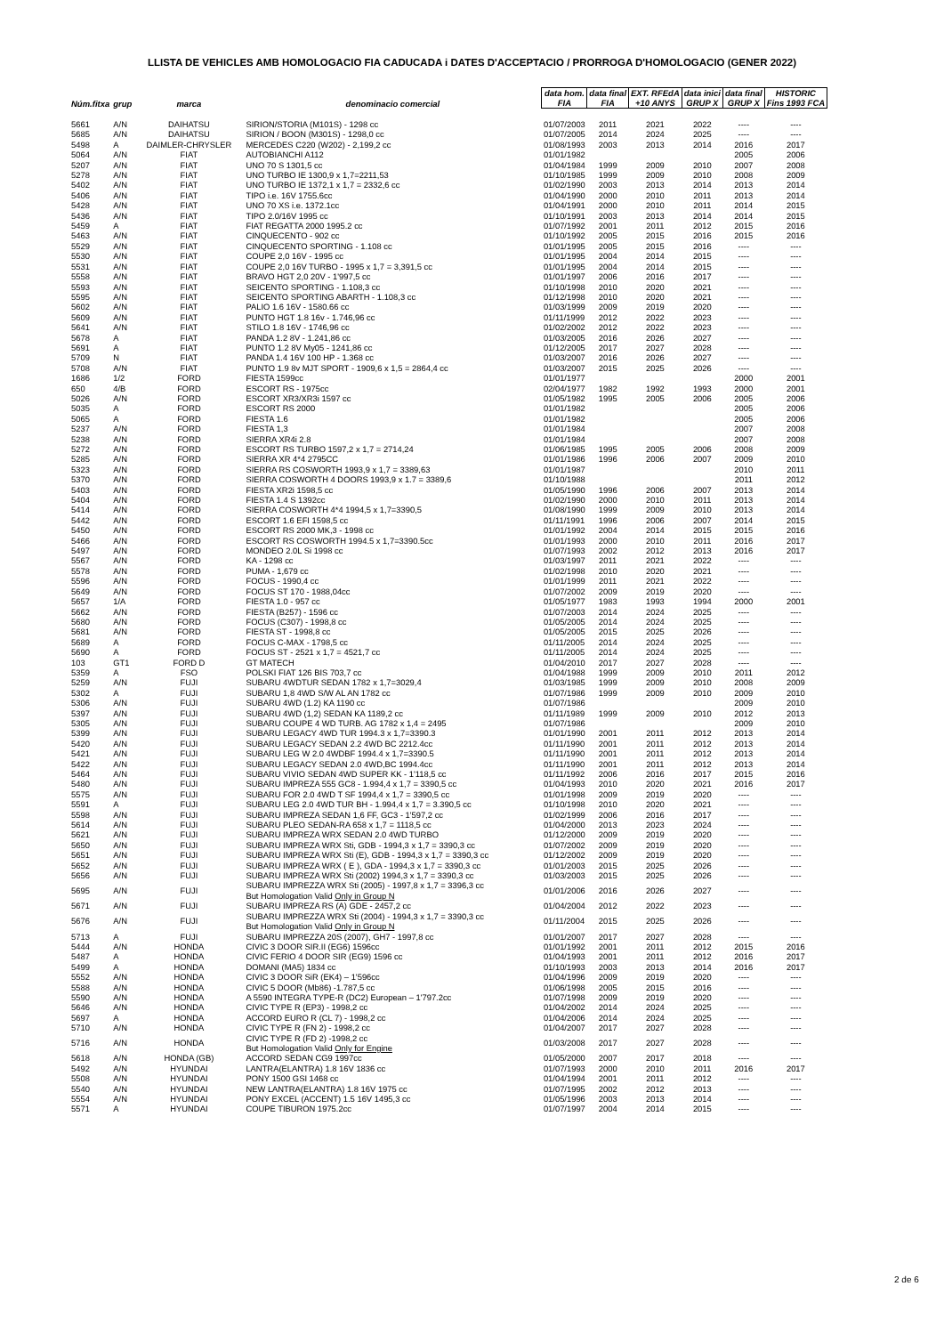LLISTA DE VEHICLES AMB HOMOLOGACIO FIA CADUCADA i DATES D'ACCEPTACIO / PRORROGA D'HOMOLOGACIO (GENER 2022)
| Núm.fitxa | grup | marca | denominacio comercial | data hom. FIA | data final FIA | EXT. RFEdA +10 ANYS | data inici GRUP X | data final GRUP X | HISTORIC Fins 1993 FCA |
| --- | --- | --- | --- | --- | --- | --- | --- | --- | --- |
| 5661 | A/N | DAIHATSU | SIRION/STORIA (M101S) - 1298 cc | 01/07/2003 | 2011 | 2021 | 2022 | ---- | ---- |
| 5685 | A/N | DAIHATSU | SIRION / BOON (M301S) - 1298,0 cc | 01/07/2005 | 2014 | 2024 | 2025 | ---- | ---- |
| 5498 | A | DAIMLER-CHRYSLER | MERCEDES C220 (W202) - 2,199,2 cc | 01/08/1993 | 2003 | 2013 | 2014 | 2016 | 2017 |
| 5064 | A/N | FIAT | AUTOBIANCHI A112 | 01/01/1982 | | | | 2005 | 2006 |
| 5207 | A/N | FIAT | UNO 70 S 1301,5 cc | 01/04/1984 | 1999 | 2009 | 2010 | 2007 | 2008 |
| 5278 | A/N | FIAT | UNO TURBO IE 1300,9 x 1,7=2211,53 | 01/10/1985 | 1999 | 2009 | 2010 | 2008 | 2009 |
| 5402 | A/N | FIAT | UNO TURBO IE 1372,1 x 1,7 = 2332,6 cc | 01/02/1990 | 2003 | 2013 | 2014 | 2013 | 2014 |
| 5406 | A/N | FIAT | TIPO i.e. 16V 1755.6cc | 01/04/1990 | 2000 | 2010 | 2011 | 2013 | 2014 |
| 5428 | A/N | FIAT | UNO 70 XS i.e. 1372.1cc | 01/04/1991 | 2000 | 2010 | 2011 | 2014 | 2015 |
| 5436 | A/N | FIAT | TIPO 2.0/16V 1995 cc | 01/10/1991 | 2003 | 2013 | 2014 | 2014 | 2015 |
| 5459 | A | FIAT | FIAT REGATTA 2000 1995.2 cc | 01/07/1992 | 2001 | 2011 | 2012 | 2015 | 2016 |
| 5463 | A/N | FIAT | CINQUECENTO - 902 cc | 01/10/1992 | 2005 | 2015 | 2016 | 2015 | 2016 |
| 5529 | A/N | FIAT | CINQUECENTO SPORTING - 1.108 cc | 01/01/1995 | 2005 | 2015 | 2016 | ---- | ---- |
| 5530 | A/N | FIAT | COUPE 2,0 16V - 1995 cc | 01/01/1995 | 2004 | 2014 | 2015 | ---- | ---- |
| 5531 | A/N | FIAT | COUPE 2,0 16V TURBO - 1995 x 1,7 = 3,391,5 cc | 01/01/1995 | 2004 | 2014 | 2015 | ---- | ---- |
| 5558 | A/N | FIAT | BRAVO HGT 2,0 20V - 1'997,5 cc | 01/01/1997 | 2006 | 2016 | 2017 | ---- | ---- |
| 5593 | A/N | FIAT | SEICENTO SPORTING - 1.108,3 cc | 01/10/1998 | 2010 | 2020 | 2021 | ---- | ---- |
| 5595 | A/N | FIAT | SEICENTO SPORTING ABARTH - 1.108,3 cc | 01/12/1998 | 2010 | 2020 | 2021 | ---- | ---- |
| 5602 | A/N | FIAT | PALIO 1.6 16V - 1580.66 cc | 01/03/1999 | 2009 | 2019 | 2020 | ---- | ---- |
| 5609 | A/N | FIAT | PUNTO HGT 1.8 16v - 1.746,96 cc | 01/11/1999 | 2012 | 2022 | 2023 | ---- | ---- |
| 5641 | A/N | FIAT | STILO 1.8 16V - 1746,96 cc | 01/02/2002 | 2012 | 2022 | 2023 | ---- | ---- |
| 5678 | A | FIAT | PANDA 1.2 8V - 1.241,86 cc | 01/03/2005 | 2016 | 2026 | 2027 | ---- | ---- |
| 5691 | A | FIAT | PUNTO 1.2 8V My05 - 1241,86 cc | 01/12/2005 | 2017 | 2027 | 2028 | ---- | ---- |
| 5709 | N | FIAT | PANDA 1.4 16V 100 HP - 1.368 cc | 01/03/2007 | 2016 | 2026 | 2027 | ---- | ---- |
| 5708 | A/N | FIAT | PUNTO 1.9 8v MJT SPORT - 1909,6 x 1,5 = 2864,4 cc | 01/03/2007 | 2015 | 2025 | 2026 | ---- | ---- |
| 1686 | 1/2 | FORD | FIESTA 1599cc | 01/01/1977 | | | | 2000 | 2001 |
| 650 | 4/B | FORD | ESCORT RS - 1975cc | 02/04/1977 | 1982 | 1992 | 1993 | 2000 | 2001 |
| 5026 | A/N | FORD | ESCORT XR3/XR3i 1597 cc | 01/05/1982 | 1995 | 2005 | 2006 | 2005 | 2006 |
| 5035 | A | FORD | ESCORT RS 2000 | 01/01/1982 | | | | 2005 | 2006 |
| 5065 | A | FORD | FIESTA 1.6 | 01/01/1982 | | | | 2005 | 2006 |
| 5237 | A/N | FORD | FIESTA 1,3 | 01/01/1984 | | | | 2007 | 2008 |
| 5238 | A/N | FORD | SIERRA XR4i 2.8 | 01/01/1984 | | | | 2007 | 2008 |
| 5272 | A/N | FORD | ESCORT RS TURBO 1597,2 x 1,7 = 2714,24 | 01/06/1985 | 1995 | 2005 | 2006 | 2008 | 2009 |
| 5285 | A/N | FORD | SIERRA XR 4*4 2795CC | 01/01/1986 | 1996 | 2006 | 2007 | 2009 | 2010 |
| 5323 | A/N | FORD | SIERRA RS COSWORTH 1993,9 x 1,7 = 3389,63 | 01/01/1987 | | | | 2010 | 2011 |
| 5370 | A/N | FORD | SIERRA COSWORTH 4 DOORS 1993,9 x 1.7 = 3389,6 | 01/10/1988 | | | | 2011 | 2012 |
| 5403 | A/N | FORD | FIESTA XR2i 1598,5 cc | 01/05/1990 | 1996 | 2006 | 2007 | 2013 | 2014 |
| 5404 | A/N | FORD | FIESTA 1.4 S 1392cc | 01/02/1990 | 2000 | 2010 | 2011 | 2013 | 2014 |
| 5414 | A/N | FORD | SIERRA COSWORTH 4*4 1994,5 x 1,7=3390,5 | 01/08/1990 | 1999 | 2009 | 2010 | 2013 | 2014 |
| 5442 | A/N | FORD | ESCORT 1.6 EFI 1598,5 cc | 01/11/1991 | 1996 | 2006 | 2007 | 2014 | 2015 |
| 5450 | A/N | FORD | ESCORT RS 2000 MK,3 - 1998 cc | 01/01/1992 | 2004 | 2014 | 2015 | 2015 | 2016 |
| 5466 | A/N | FORD | ESCORT RS COSWORTH 1994.5 x 1,7=3390.5cc | 01/01/1993 | 2000 | 2010 | 2011 | 2016 | 2017 |
| 5497 | A/N | FORD | MONDEO 2.0L Si 1998 cc | 01/07/1993 | 2002 | 2012 | 2013 | 2016 | 2017 |
| 5567 | A/N | FORD | KA - 1298 cc | 01/03/1997 | 2011 | 2021 | 2022 | ---- | ---- |
| 5578 | A/N | FORD | PUMA - 1,679 cc | 01/02/1998 | 2010 | 2020 | 2021 | ---- | ---- |
| 5596 | A/N | FORD | FOCUS - 1990,4 cc | 01/01/1999 | 2011 | 2021 | 2022 | ---- | ---- |
| 5649 | A/N | FORD | FOCUS ST 170 - 1988,04cc | 01/07/2002 | 2009 | 2019 | 2020 | ---- | ---- |
| 5657 | 1/A | FORD | FIESTA 1.0 - 957 cc | 01/05/1977 | 1983 | 1993 | 1994 | 2000 | 2001 |
| 5662 | A/N | FORD | FIESTA (B257) - 1596 cc | 01/07/2003 | 2014 | 2024 | 2025 | ---- | ---- |
| 5680 | A/N | FORD | FOCUS (C307) - 1998,8 cc | 01/05/2005 | 2014 | 2024 | 2025 | ---- | ---- |
| 5681 | A/N | FORD | FIESTA ST - 1998,8 cc | 01/05/2005 | 2015 | 2025 | 2026 | ---- | ---- |
| 5689 | A | FORD | FOCUS C-MAX - 1798,5 cc | 01/11/2005 | 2014 | 2024 | 2025 | ---- | ---- |
| 5690 | A | FORD | FOCUS ST - 2521 x 1,7 = 4521,7 cc | 01/11/2005 | 2014 | 2024 | 2025 | ---- | ---- |
| 103 | GT1 | FORD D | GT MATECH | 01/04/2010 | 2017 | 2027 | 2028 | ---- | ---- |
| 5359 | A | FSO | POLSKI FIAT 126 BIS 703,7 cc | 01/04/1988 | 1999 | 2009 | 2010 | 2011 | 2012 |
| 5259 | A/N | FUJI | SUBARU 4WDTUR SEDAN 1782 x 1,7=3029,4 | 01/03/1985 | 1999 | 2009 | 2010 | 2008 | 2009 |
| 5302 | A | FUJI | SUBARU 1,8 4WD S/W AL AN 1782 cc | 01/07/1986 | 1999 | 2009 | 2010 | 2009 | 2010 |
| 5306 | A/N | FUJI | SUBARU 4WD (1.2) KA 1190 cc | 01/07/1986 | | | | 2009 | 2010 |
| 5397 | A/N | FUJI | SUBARU 4WD (1,2) SEDAN KA 1189,2 cc | 01/11/1989 | 1999 | 2009 | 2010 | 2012 | 2013 |
| 5305 | A/N | FUJI | SUBARU COUPE 4 WD TURB. AG 1782 x 1,4 = 2495 | 01/07/1986 | | | | 2009 | 2010 |
| 5399 | A/N | FUJI | SUBARU LEGACY 4WD TUR 1994.3 x 1,7=3390.3 | 01/01/1990 | 2001 | 2011 | 2012 | 2013 | 2014 |
| 5420 | A/N | FUJI | SUBARU LEGACY SEDAN 2.2 4WD BC 2212.4cc | 01/11/1990 | 2001 | 2011 | 2012 | 2013 | 2014 |
| 5421 | A/N | FUJI | SUBARU LEG W 2.0 4WDBF 1994.4 x 1,7=3390.5 | 01/11/1990 | 2001 | 2011 | 2012 | 2013 | 2014 |
| 5422 | A/N | FUJI | SUBARU LEGACY SEDAN 2.0 4WD,BC 1994.4cc | 01/11/1990 | 2001 | 2011 | 2012 | 2013 | 2014 |
| 5464 | A/N | FUJI | SUBARU VIVIO SEDAN 4WD SUPER KK - 1'118,5 cc | 01/11/1992 | 2006 | 2016 | 2017 | 2015 | 2016 |
| 5480 | A/N | FUJI | SUBARU IMPREZA 555 GC8 - 1.994,4 x 1,7 = 3390,5 cc | 01/04/1993 | 2010 | 2020 | 2021 | 2016 | 2017 |
| 5575 | A/N | FUJI | SUBARU FOR 2.0 4WD T SF 1994,4 x 1,7 = 3390,5 cc | 01/01/1998 | 2009 | 2019 | 2020 | ---- | ---- |
| 5591 | A | FUJI | SUBARU LEG 2.0 4WD TUR BH - 1.994,4 x 1,7 = 3.390,5 cc | 01/10/1998 | 2010 | 2020 | 2021 | ---- | ---- |
| 5598 | A/N | FUJI | SUBARU IMPREZA SEDAN 1,6 FF, GC3 - 1'597,2 cc | 01/02/1999 | 2006 | 2016 | 2017 | ---- | ---- |
| 5614 | A/N | FUJI | SUBARU PLEO SEDAN-RA 658 x 1,7 = 1118,5 cc | 01/04/2000 | 2013 | 2023 | 2024 | ---- | ---- |
| 5621 | A/N | FUJI | SUBARU IMPREZA WRX SEDAN 2.0 4WD TURBO | 01/12/2000 | 2009 | 2019 | 2020 | ---- | ---- |
| 5650 | A/N | FUJI | SUBARU IMPREZA WRX Sti, GDB - 1994,3 x 1,7 = 3390,3 cc | 01/07/2002 | 2009 | 2019 | 2020 | ---- | ---- |
| 5651 | A/N | FUJI | SUBARU IMPREZA WRX Sti (E), GDB - 1994,3 x 1,7 = 3390,3 cc | 01/12/2002 | 2009 | 2019 | 2020 | ---- | ---- |
| 5652 | A/N | FUJI | SUBARU IMPREZA WRX ( E ), GDA - 1994,3 x 1,7 = 3390,3 cc | 01/01/2003 | 2015 | 2025 | 2026 | ---- | ---- |
| 5656 | A/N | FUJI | SUBARU IMPREZA WRX Sti (2002) 1994,3 x 1,7 = 3390,3 cc | 01/03/2003 | 2015 | 2025 | 2026 | ---- | ---- |
| 5695 | A/N | FUJI | SUBARU IMPREZZA WRX Sti (2005) - 1997,8 x 1,7 = 3396,3 cc But Homologation Valid Only in Group N | 01/01/2006 | 2016 | 2026 | 2027 | ---- | ---- |
| 5671 | A/N | FUJI | SUBARU IMPREZA RS (A) GDE - 2457,2 cc | 01/04/2004 | 2012 | 2022 | 2023 | ---- | ---- |
| 5676 | A/N | FUJI | SUBARU IMPREZZA WRX Sti (2004) - 1994,3 x 1,7 = 3390,3 cc But Homologation Valid Only in Group N | 01/11/2004 | 2015 | 2025 | 2026 | ---- | ---- |
| 5713 | A | FUJI | SUBARU IMPREZZA 20S (2007), GH7 - 1997,8 cc | 01/01/2007 | 2017 | 2027 | 2028 | ---- | ---- |
| 5444 | A/N | HONDA | CIVIC 3 DOOR SIR.II (EG6) 1596cc | 01/01/1992 | 2001 | 2011 | 2012 | 2015 | 2016 |
| 5487 | A | HONDA | CIVIC FERIO 4 DOOR SIR (EG9) 1596 cc | 01/04/1993 | 2001 | 2011 | 2012 | 2016 | 2017 |
| 5499 | A | HONDA | DOMANI (MA5) 1834 cc | 01/10/1993 | 2003 | 2013 | 2014 | 2016 | 2017 |
| 5552 | A/N | HONDA | CIVIC 3 DOOR SiR (EK4) – 1'596cc | 01/04/1996 | 2009 | 2019 | 2020 | ---- | ---- |
| 5588 | A/N | HONDA | CIVIC 5 DOOR (Mb86) -1.787,5 cc | 01/06/1998 | 2005 | 2015 | 2016 | ---- | ---- |
| 5590 | A/N | HONDA | A 5590 INTEGRA TYPE-R (DC2) European – 1'797.2cc | 01/07/1998 | 2009 | 2019 | 2020 | ---- | ---- |
| 5646 | A/N | HONDA | CIVIC TYPE R (EP3) - 1998,2 cc | 01/04/2002 | 2014 | 2024 | 2025 | ---- | ---- |
| 5697 | A | HONDA | ACCORD EURO R (CL 7) - 1998,2 cc | 01/04/2006 | 2014 | 2024 | 2025 | ---- | ---- |
| 5710 | A/N | HONDA | CIVIC TYPE R (FN 2) - 1998,2 cc | 01/04/2007 | 2017 | 2027 | 2028 | ---- | ---- |
| 5716 | A/N | HONDA | CIVIC TYPE R (FD 2) -1998,2 cc But Homologation Valid Only for Engine | 01/03/2008 | 2017 | 2027 | 2028 | ---- | ---- |
| 5618 | A/N | HONDA (GB) | ACCORD SEDAN CG9 1997cc | 01/05/2000 | 2007 | 2017 | 2018 | ---- | ---- |
| 5492 | A/N | HYUNDAI | LANTRA(ELANTRA) 1.8 16V 1836 cc | 01/07/1993 | 2000 | 2010 | 2011 | 2016 | 2017 |
| 5508 | A/N | HYUNDAI | PONY 1500 GSI 1468 cc | 01/04/1994 | 2001 | 2011 | 2012 | ---- | ---- |
| 5540 | A/N | HYUNDAI | NEW LANTRA(ELANTRA) 1.8 16V 1975 cc | 01/07/1995 | 2002 | 2012 | 2013 | ---- | ---- |
| 5554 | A/N | HYUNDAI | PONY EXCEL (ACCENT) 1.5 16V 1495,3 cc | 01/05/1996 | 2003 | 2013 | 2014 | ---- | ---- |
| 5571 | A | HYUNDAI | COUPE TIBURON 1975.2cc | 01/07/1997 | 2004 | 2014 | 2015 | ---- | ---- |
2 de 6